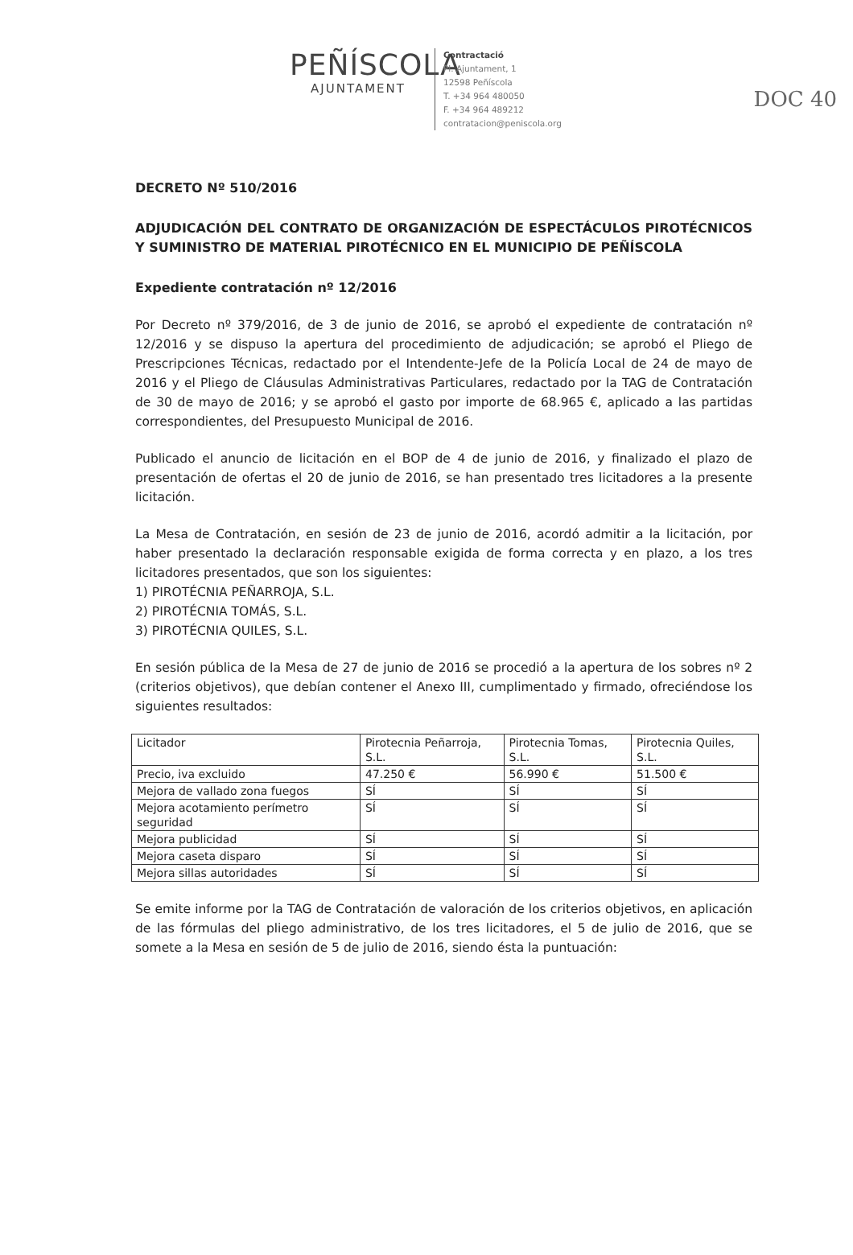DOC 40
PEÑÍSCOLA
AJUNTAMENT
Contractació
Pl. Ajuntament, 1
12598 Peñíscola
T. +34 964 480050
F. +34 964 489212
contratacion@peniscola.org
DECRETO Nº 510/2016
ADJUDICACIÓN DEL CONTRATO DE ORGANIZACIÓN DE ESPECTÁCULOS PIROTÉCNICOS Y SUMINISTRO DE MATERIAL PIROTÉCNICO EN EL MUNICIPIO DE PEÑÍSCOLA
Expediente contratación nº 12/2016
Por Decreto nº 379/2016, de 3 de junio de 2016, se aprobó el expediente de contratación nº 12/2016 y se dispuso la apertura del procedimiento de adjudicación; se aprobó el Pliego de Prescripciones Técnicas, redactado por el Intendente-Jefe de la Policía Local de 24 de mayo de 2016 y el Pliego de Cláusulas Administrativas Particulares, redactado por la TAG de Contratación de 30 de mayo de 2016; y se aprobó el gasto por importe de 68.965 €, aplicado a las partidas correspondientes, del Presupuesto Municipal de 2016.
Publicado el anuncio de licitación en el BOP de 4 de junio de 2016, y finalizado el plazo de presentación de ofertas el 20 de junio de 2016, se han presentado tres licitadores a la presente licitación.
La Mesa de Contratación, en sesión de 23 de junio de 2016, acordó admitir a la licitación, por haber presentado la declaración responsable exigida de forma correcta y en plazo, a los tres licitadores presentados, que son los siguientes:
1) PIROTÉCNIA PEÑARROJA, S.L.
2) PIROTÉCNIA TOMÁS, S.L.
3) PIROTÉCNIA QUILES, S.L.
En sesión pública de la Mesa de 27 de junio de 2016 se procedió a la apertura de los sobres nº 2 (criterios objetivos), que debían contener el Anexo III, cumplimentado y firmado, ofreciéndose los siguientes resultados:
| Licitador | Pirotecnia Peñarroja, S.L. | Pirotecnia Tomas, S.L. | Pirotecnia Quiles, S.L. |
| Precio, iva excluido | 47.250 € | 56.990 € | 51.500 € |
| Mejora de vallado zona fuegos | SÍ | SÍ | SÍ |
| Mejora acotamiento perímetro seguridad | SÍ | SÍ | SÍ |
| Mejora publicidad | SÍ | SÍ | SÍ |
| Mejora caseta disparo | SÍ | SÍ | SÍ |
| Mejora sillas autoridades | SÍ | SÍ | SÍ |
Se emite informe por la TAG de Contratación de valoración de los criterios objetivos, en aplicación de las fórmulas del pliego administrativo, de los tres licitadores, el 5 de julio de 2016, que se somete a la Mesa en sesión de 5 de julio de 2016, siendo ésta la puntuación: